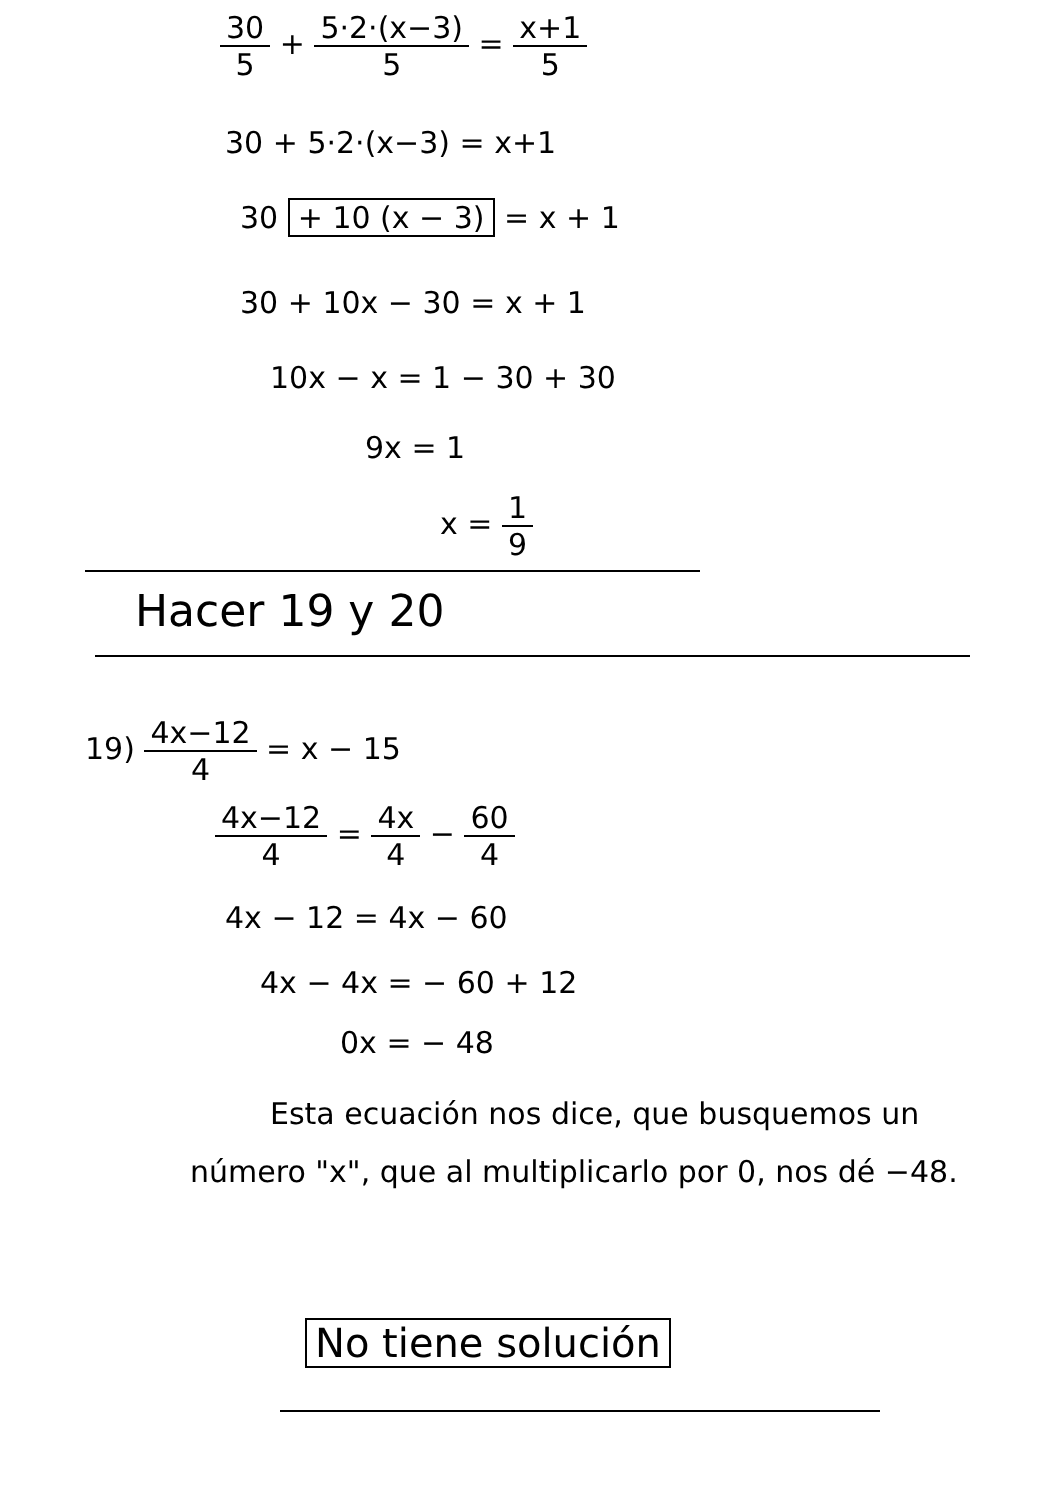30 5 + 5·2·(x−3) 5 = x+1 5
30 + 5·2·(x−3) = x+1
30 + 10 (x − 3) = x + 1
30 + 10x − 30 = x + 1
10x − x = 1 − 30 + 30
9x = 1
x = 1 9
Hacer 19 y 20
19) 4x−12 4 = x − 15
4x−12 4 = 4x 4 − 60 4
4x − 12 = 4x − 60
4x − 4x = − 60 + 12
0x = − 48
Esta ecuación nos dice, que busquemos un número "x", que al multiplicarlo por 0, nos dé −48.
No tiene solución